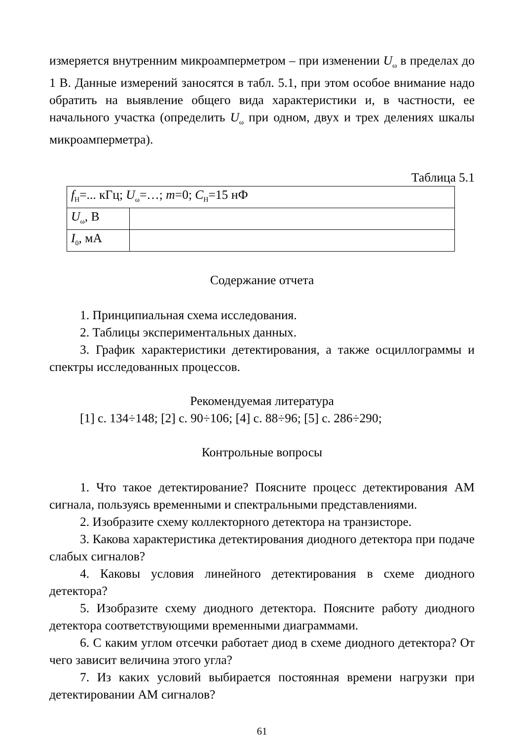измеряется внутренним микроамперметром – при изменении U<sub>ω</sub> в пределах до 1 В. Данные измерений заносятся в табл. 5.1, при этом особое внимание надо обратить на выявление общего вида характеристики и, в частности, ее начального участка (определить U<sub>ω</sub> при одном, двух и трех делениях шкалы микроамперметра).
Таблица 5.1
| f<sub>Н</sub>=... кГц; U<sub>ω</sub>=…; m =0; C<sub>Н</sub>=15 нФ | |
| U<sub>ω</sub>, В | |
| I<sub>0</sub>, мА | |
Содержание отчета
1. Принципиальная схема исследования.
2. Таблицы экспериментальных данных.
3. График характеристики детектирования, а также осциллограммы и спектры исследованных процессов.
Рекомендуемая литература
[1] с. 134÷148; [2] с. 90÷106; [4] с. 88÷96; [5] с. 286÷290;
Контрольные вопросы
1. Что такое детектирование? Поясните процесс детектирования АМ сигнала, пользуясь временными и спектральными представлениями.
2. Изобразите схему коллекторного детектора на транзисторе.
3. Какова характеристика детектирования диодного детектора при подаче слабых сигналов?
4. Каковы условия линейного детектирования в схеме диодного детектора?
5. Изобразите схему диодного детектора. Поясните работу диодного детектора соответствующими временными диаграммами.
6. С каким углом отсечки работает диод в схеме диодного детектора? От чего зависит величина этого угла?
7. Из каких условий выбирается постоянная времени нагрузки при детектировании АМ сигналов?
61